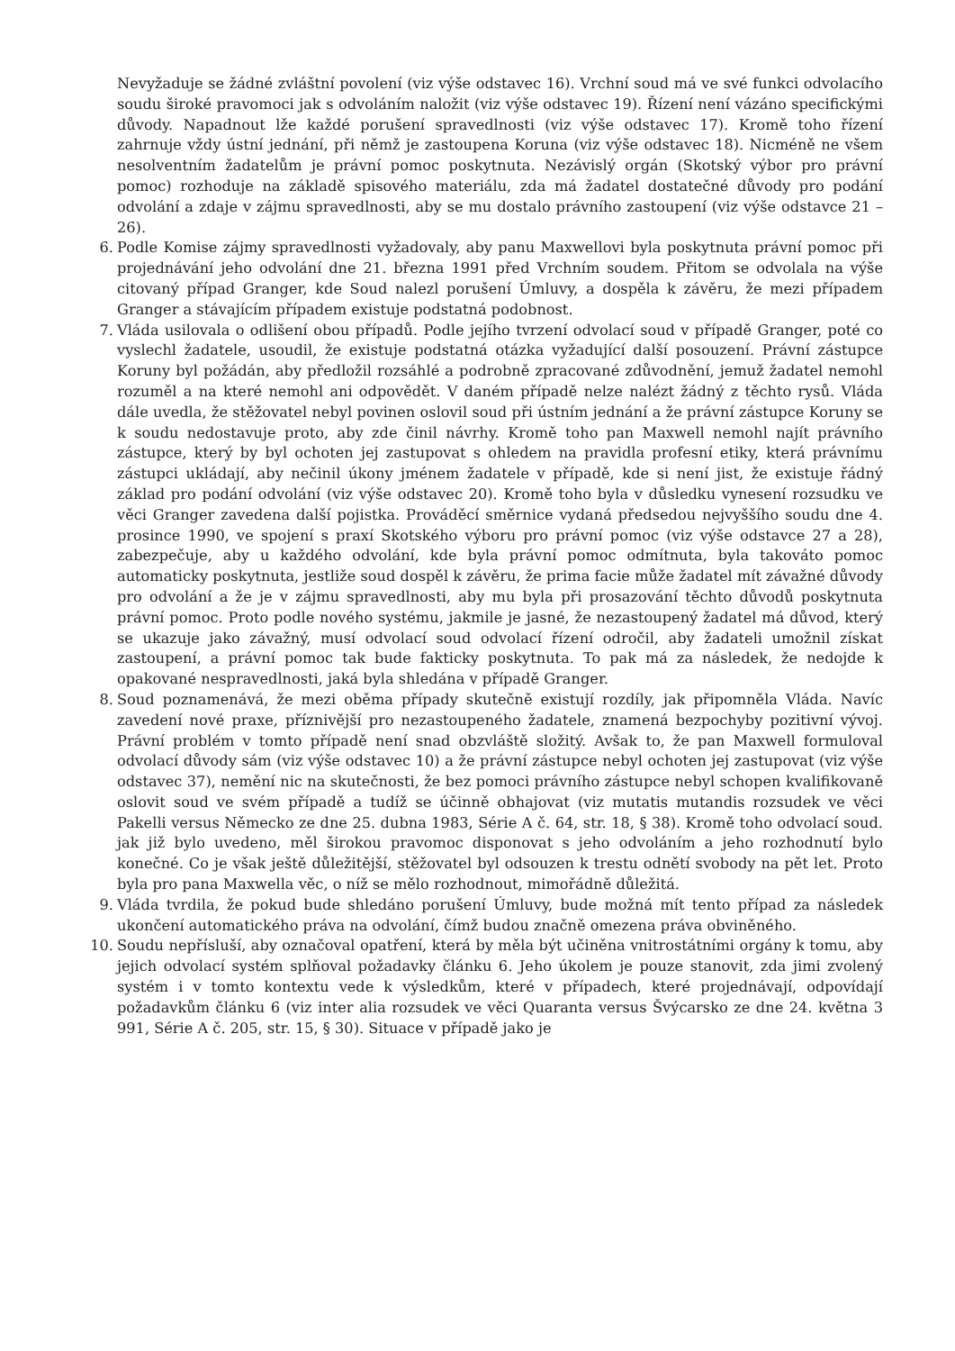Nevyžaduje se žádné zvláštní povolení (viz výše odstavec 16). Vrchní soud má ve své funkci odvolacího soudu široké pravomoci jak s odvoláním naložit (viz výše odstavec 19). Řízení není vázáno specifickými důvody. Napadnout lže každé porušení spravedlnosti (viz výše odstavec 17). Kromě toho řízení zahrnuje vždy ústní jednání, při němž je zastoupena Koruna (viz výše odstavec 18). Nicméně ne všem nesolventním žadatelům je právní pomoc poskytnuta. Nezávislý orgán (Skotský výbor pro právní pomoc) rozhoduje na základě spisového materiálu, zda má žadatel dostatečné důvody pro podání odvolání a zdaje v zájmu spravedlnosti, aby se mu dostalo právního zastoupení (viz výše odstavce 21 – 26).
6. Podle Komise zájmy spravedlnosti vyžadovaly, aby panu Maxwellovi byla poskytnuta právní pomoc při projednávání jeho odvolání dne 21. března 1991 před Vrchním soudem. Přitom se odvolala na výše citovaný případ Granger, kde Soud nalezl porušení Úmluvy, a dospěla k závěru, že mezi případem Granger a stávajícím případem existuje podstatná podobnost.
7. Vláda usilovala o odlišení obou případů. Podle jejího tvrzení odvolací soud v případě Granger, poté co vyslechl žadatele, usoudil, že existuje podstatná otázka vyžadující další posouzení. Právní zástupce Koruny byl požádán, aby předložil rozsáhlé a podrobně zpracované zdůvodnění, jemuž žadatel nemohl rozuměl a na které nemohl ani odpovědět. V daném případě nelze nalézt žádný z těchto rysů. Vláda dále uvedla, že stěžovatel nebyl povinen oslovil soud při ústním jednání a že právní zástupce Koruny se k soudu nedostavuje proto, aby zde činil návrhy. Kromě toho pan Maxwell nemohl najít právního zástupce, který by byl ochoten jej zastupovat s ohledem na pravidla profesní etiky, která právnímu zástupci ukládají, aby nečinil úkony jménem žadatele v případě, kde si není jist, že existuje řádný základ pro podání odvolání (viz výše odstavec 20). Kromě toho byla v důsledku vynesení rozsudku ve věci Granger zavedena další pojistka. Prováděcí směrnice vydaná předsedou nejvyššího soudu dne 4. prosince 1990, ve spojení s praxí Skotského výboru pro právní pomoc (viz výše odstavce 27 a 28), zabezpečuje, aby u každého odvolání, kde byla právní pomoc odmítnuta, byla takováto pomoc automaticky poskytnuta, jestliže soud dospěl k závěru, že prima facie může žadatel mít závažné důvody pro odvolání a že je v zájmu spravedlnosti, aby mu byla při prosazování těchto důvodů poskytnuta právní pomoc. Proto podle nového systému, jakmile je jasné, že nezastoupený žadatel má důvod, který se ukazuje jako závažný, musí odvolací soud odvolací řízení odročil, aby žadateli umožnil získat zastoupení, a právní pomoc tak bude fakticky poskytnuta. To pak má za následek, že nedojde k opakované nespravedlnosti, jaká byla shledána v případě Granger.
8. Soud poznamenává, že mezi oběma případy skutečně existují rozdíly, jak připomněla Vláda. Navíc zavedení nové praxe, příznivější pro nezastoupeného žadatele, znamená bezpochyby pozitivní vývoj. Právní problém v tomto případě není snad obzvláště složitý. Avšak to, že pan Maxwell formuloval odvolací důvody sám (viz výše odstavec 10) a že právní zástupce nebyl ochoten jej zastupovat (viz výše odstavec 37), nemění nic na skutečnosti, že bez pomoci právního zástupce nebyl schopen kvalifikovaně oslovit soud ve svém případě a tudíž se účinně obhajovat (viz mutatis mutandis rozsudek ve věci Pakelli versus Německo ze dne 25. dubna 1983, Série A č. 64, str. 18, § 38). Kromě toho odvolací soud. jak již bylo uvedeno, měl širokou pravomoc disponovat s jeho odvoláním a jeho rozhodnutí bylo konečné. Co je však ještě důležitější, stěžovatel byl odsouzen k trestu odnětí svobody na pět let. Proto byla pro pana Maxwella věc, o níž se mělo rozhodnout, mimořádně důležitá.
9. Vláda tvrdila, že pokud bude shledáno porušení Úmluvy, bude možná mít tento případ za následek ukončení automatického práva na odvolání, čímž budou značně omezena práva obviněného.
10. Soudu nepřísluší, aby označoval opatření, která by měla být učiněna vnitrostátními orgány k tomu, aby jejich odvolací systém splňoval požadavky článku 6. Jeho úkolem je pouze stanovit, zda jimi zvolený systém i v tomto kontextu vede k výsledkům, které v případech, které projednávají, odpovídají požadavkům článku 6 (viz inter alia rozsudek ve věci Quaranta versus Švýcarsko ze dne 24. května 3 991, Série A č. 205, str. 15, § 30). Situace v případě jako je